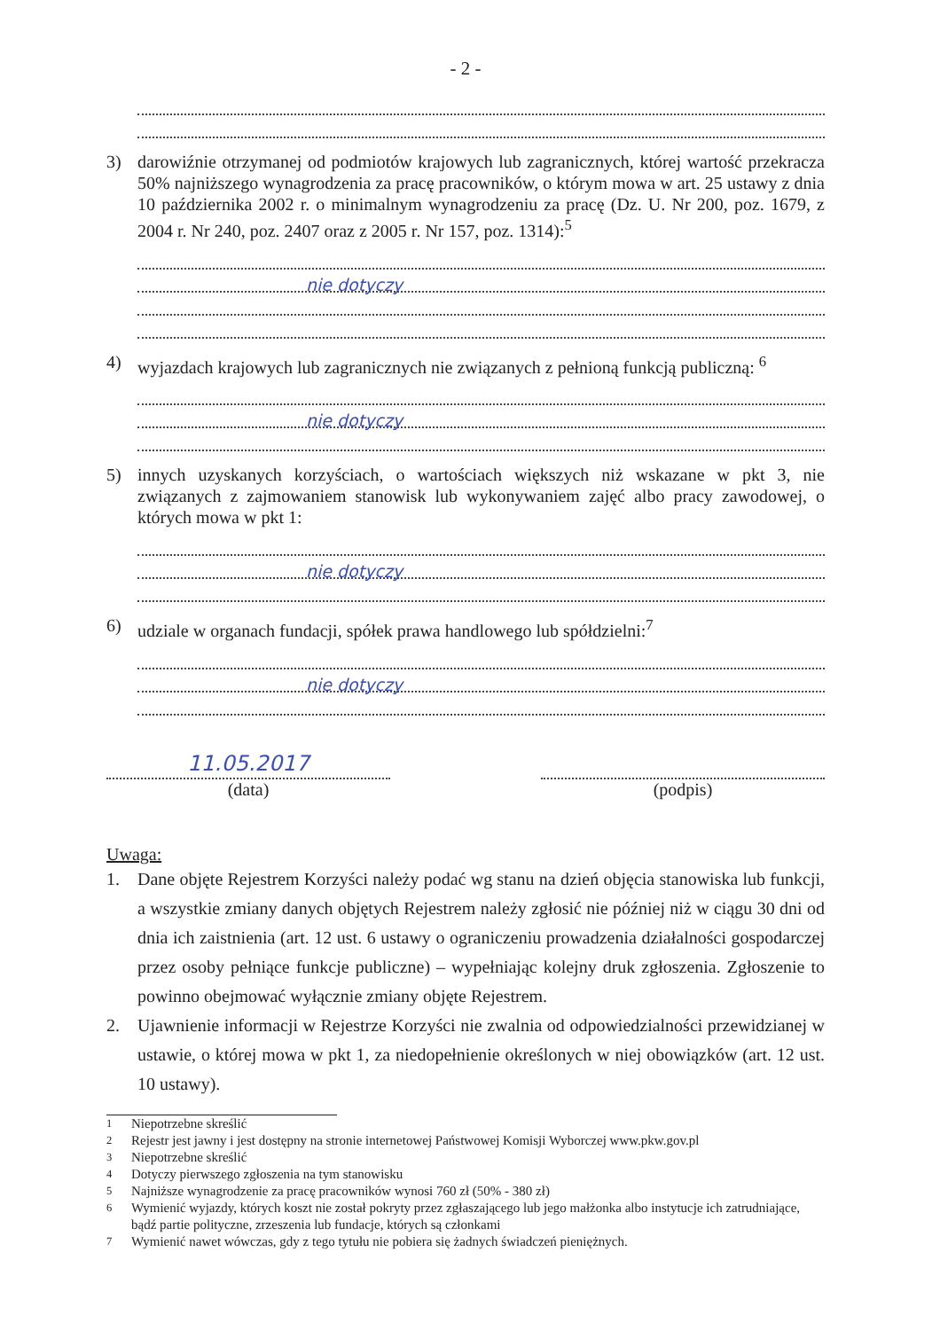- 2 -
3) darowiźnie otrzymanej od podmiotów krajowych lub zagranicznych, której wartość przekracza 50% najniższego wynagrodzenia za pracę pracowników, o którym mowa w art. 25 ustawy z dnia 10 października 2002 r. o minimalnym wynagrodzeniu za pracę (Dz. U. Nr 200, poz. 1679, z 2004 r. Nr 240, poz. 2407 oraz z 2005 r. Nr 157, poz. 1314):<sup>5</sup>
nie dotyczy
4) wyjazdach krajowych lub zagranicznych nie związanych z pełnioną funkcją publiczną: <sup>6</sup>
nie dotyczy
5) innych uzyskanych korzyściach, o wartościach większych niż wskazane w pkt 3, nie związanych z zajmowaniem stanowisk lub wykonywaniem zajęć albo pracy zawodowej, o których mowa w pkt 1:
nie dotyczy
6) udziale w organach fundacji, spółek prawa handlowego lub spółdzielni:<sup>7</sup>
nie dotyczy
11.05.2017
(data)
(podpis)
Uwaga:
1. Dane objęte Rejestrem Korzyści należy podać wg stanu na dzień objęcia stanowiska lub funkcji, a wszystkie zmiany danych objętych Rejestrem należy zgłosić nie później niż w ciągu 30 dni od dnia ich zaistnienia (art. 12 ust. 6 ustawy o ograniczeniu prowadzenia działalności gospodarczej przez osoby pełniące funkcje publiczne) – wypełniając kolejny druk zgłoszenia. Zgłoszenie to powinno obejmować wyłącznie zmiany objęte Rejestrem.
2. Ujawnienie informacji w Rejestrze Korzyści nie zwalnia od odpowiedzialności przewidzianej w ustawie, o której mowa w pkt 1, za niedopełnienie określonych w niej obowiązków (art. 12 ust. 10 ustawy).
<sup>1</sup> Niepotrzebne skreślić
<sup>2</sup> Rejestr jest jawny i jest dostępny na stronie internetowej Państwowej Komisji Wyborczej www.pkw.gov.pl
<sup>3</sup> Niepotrzebne skreślić
<sup>4</sup> Dotyczy pierwszego zgłoszenia na tym stanowisku
<sup>5</sup> Najniższe wynagrodzenie za pracę pracowników wynosi 760 zł (50% - 380 zł)
<sup>6</sup> Wymienić wyjazdy, których koszt nie został pokryty przez zgłaszającego lub jego małżonka albo instytucje ich zatrudniające, bądź partie polityczne, zrzeszenia lub fundacje, których są członkami
<sup>7</sup> Wymienić nawet wówczas, gdy z tego tytułu nie pobiera się żadnych świadczeń pieniężnych.